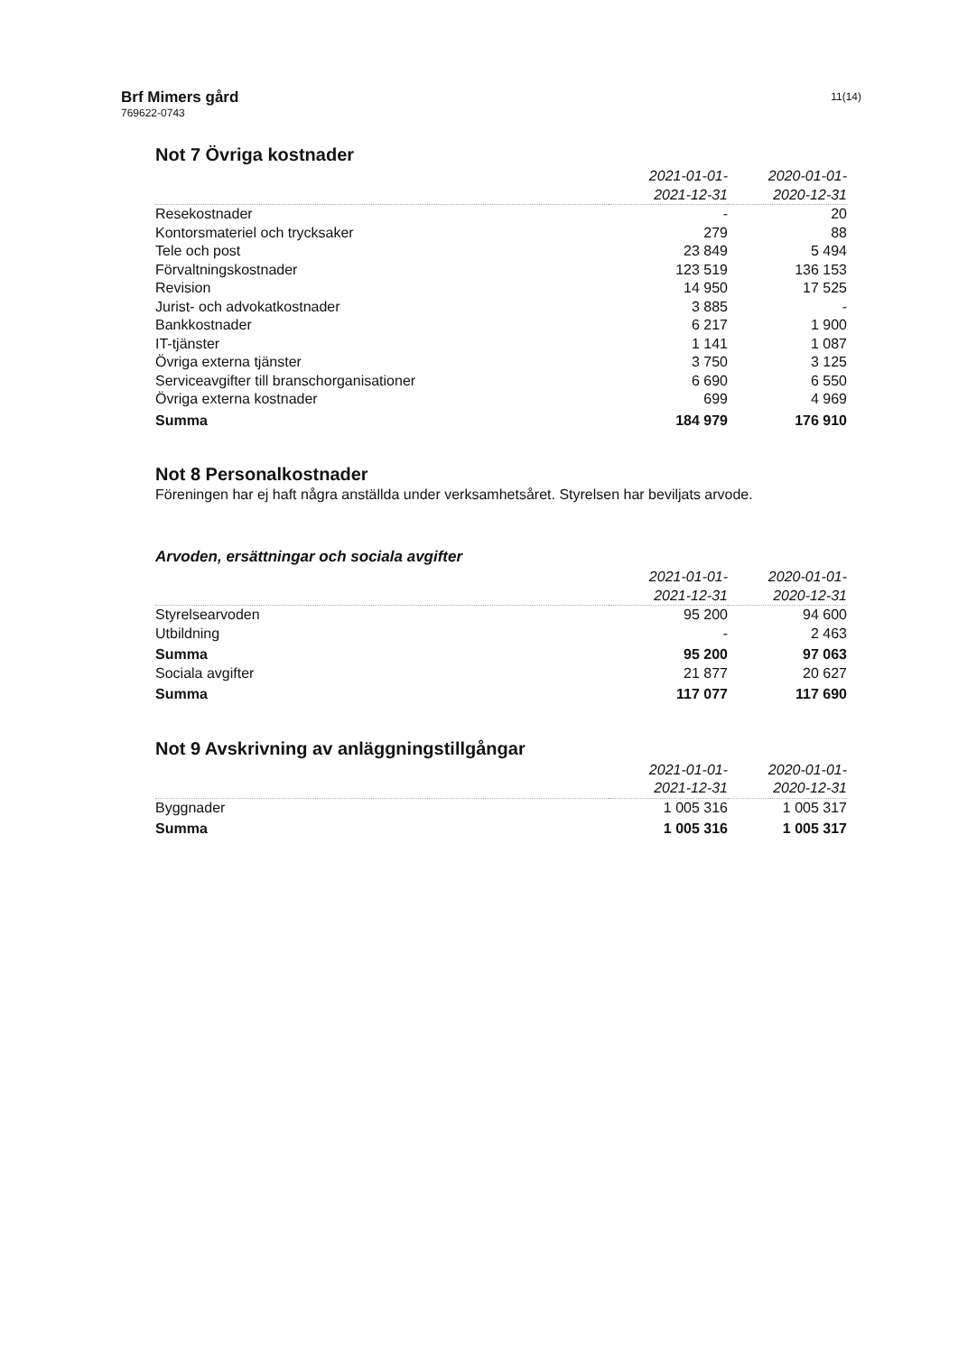Brf Mimers gård
769622-0743
11(14)
Not 7 Övriga kostnader
| | 2021-01-01- 2021-12-31 | 2020-01-01- 2020-12-31 |
| Resekostnader | - | 20 |
| Kontorsmateriel och trycksaker | 279 | 88 |
| Tele och post | 23 849 | 5 494 |
| Förvaltningskostnader | 123 519 | 136 153 |
| Revision | 14 950 | 17 525 |
| Jurist- och advokatkostnader | 3 885 | - |
| Bankkostnader | 6 217 | 1 900 |
| IT-tjänster | 1 141 | 1 087 |
| Övriga externa tjänster | 3 750 | 3 125 |
| Serviceavgifter till branschorganisationer | 6 690 | 6 550 |
| Övriga externa kostnader | 699 | 4 969 |
| Summa | 184 979 | 176 910 |
Not 8 Personalkostnader
Föreningen har ej haft några anställda under verksamhetsåret. Styrelsen har beviljats arvode.
Arvoden, ersättningar och sociala avgifter
| | 2021-01-01- 2021-12-31 | 2020-01-01- 2020-12-31 |
| Styrelsearvoden | 95 200 | 94 600 |
| Utbildning | - | 2 463 |
| Summa | 95 200 | 97 063 |
| Sociala avgifter | 21 877 | 20 627 |
| Summa | 117 077 | 117 690 |
Not 9 Avskrivning av anläggningstillgångar
| | 2021-01-01- 2021-12-31 | 2020-01-01- 2020-12-31 |
| Byggnader | 1 005 316 | 1 005 317 |
| Summa | 1 005 316 | 1 005 317 |